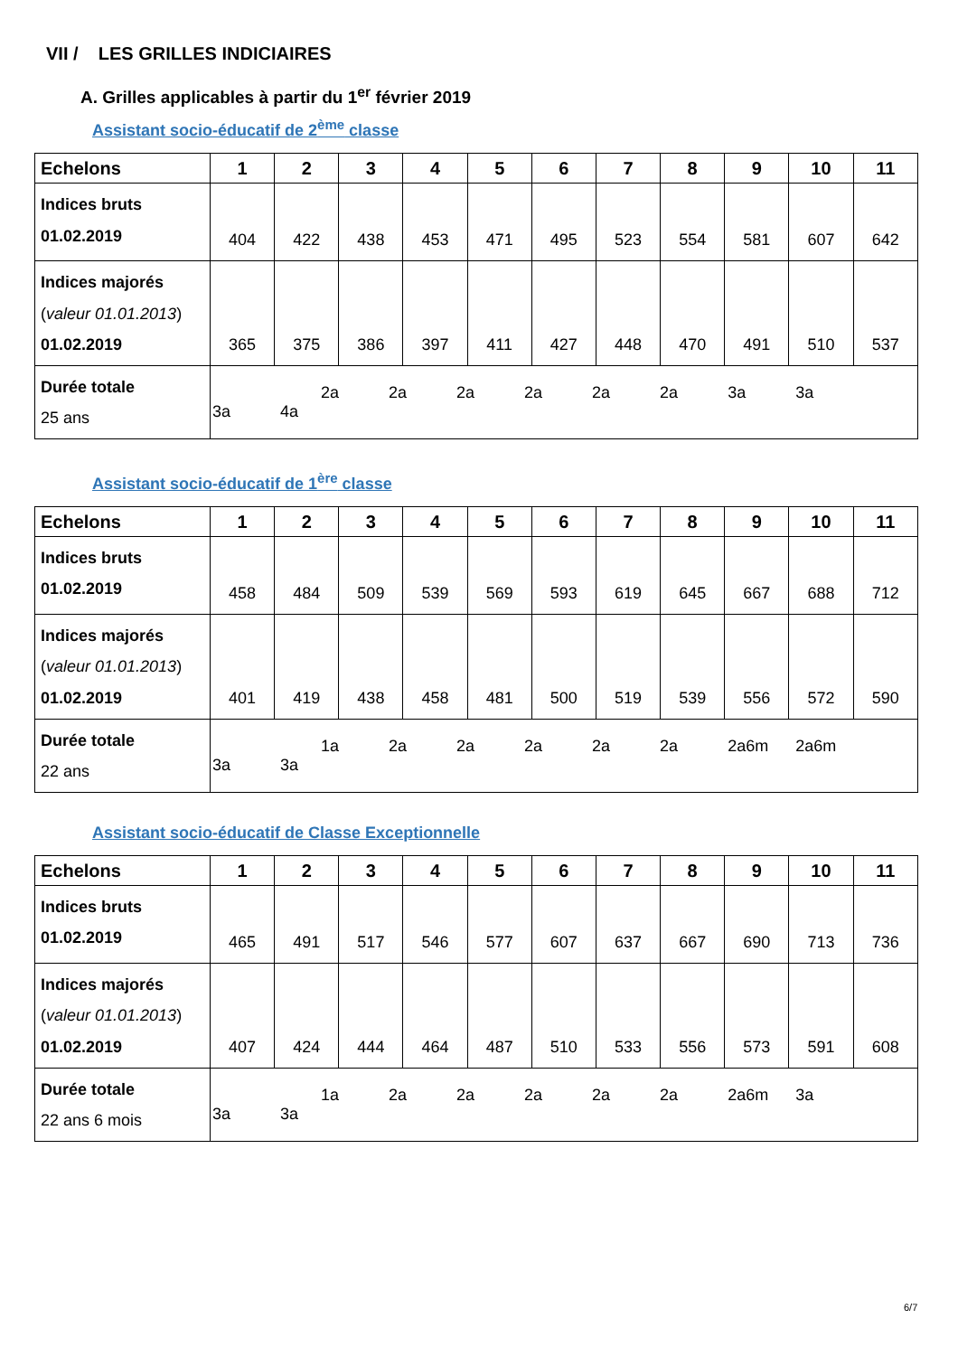VII / LES GRILLES INDICIAIRES
A. Grilles applicables à partir du 1<sup>er</sup> février 2019
Assistant socio-éducatif de 2<sup>ème</sup> classe
| Echelons | 1 | 2 | 3 | 4 | 5 | 6 | 7 | 8 | 9 | 10 | 11 |
| --- | --- | --- | --- | --- | --- | --- | --- | --- | --- | --- | --- |
| Indices bruts 01.02.2019 | 404 | 422 | 438 | 453 | 471 | 495 | 523 | 554 | 581 | 607 | 642 |
| Indices majorés ( valeur 01.01.2013 ) 01.02.2019 | 365 | 375 | 386 | 397 | 411 | 427 | 448 | 470 | 491 | 510 | 537 |
| Durée totale 25 ans | 2a 2a 2a 2a 2a 2a 3a 3a 3a 4a | | | | | | | | | | |
Assistant socio-éducatif de 1<sup>ère</sup> classe
| Echelons | 1 | 2 | 3 | 4 | 5 | 6 | 7 | 8 | 9 | 10 | 11 |
| --- | --- | --- | --- | --- | --- | --- | --- | --- | --- | --- | --- |
| Indices bruts 01.02.2019 | 458 | 484 | 509 | 539 | 569 | 593 | 619 | 645 | 667 | 688 | 712 |
| Indices majorés ( valeur 01.01.2013 ) 01.02.2019 | 401 | 419 | 438 | 458 | 481 | 500 | 519 | 539 | 556 | 572 | 590 |
| Durée totale 22 ans | 1a 2a 2a 2a 2a 2a 2a6m 2a6m 3a 3a | | | | | | | | | | |
Assistant socio-éducatif de Classe Exceptionnelle
| Echelons | 1 | 2 | 3 | 4 | 5 | 6 | 7 | 8 | 9 | 10 | 11 |
| --- | --- | --- | --- | --- | --- | --- | --- | --- | --- | --- | --- |
| Indices bruts 01.02.2019 | 465 | 491 | 517 | 546 | 577 | 607 | 637 | 667 | 690 | 713 | 736 |
| Indices majorés ( valeur 01.01.2013 ) 01.02.2019 | 407 | 424 | 444 | 464 | 487 | 510 | 533 | 556 | 573 | 591 | 608 |
| Durée totale 22 ans 6 mois | 1a 2a 2a 2a 2a 2a 2a6m 3a 3a 3a | | | | | | | | | | |
6/7